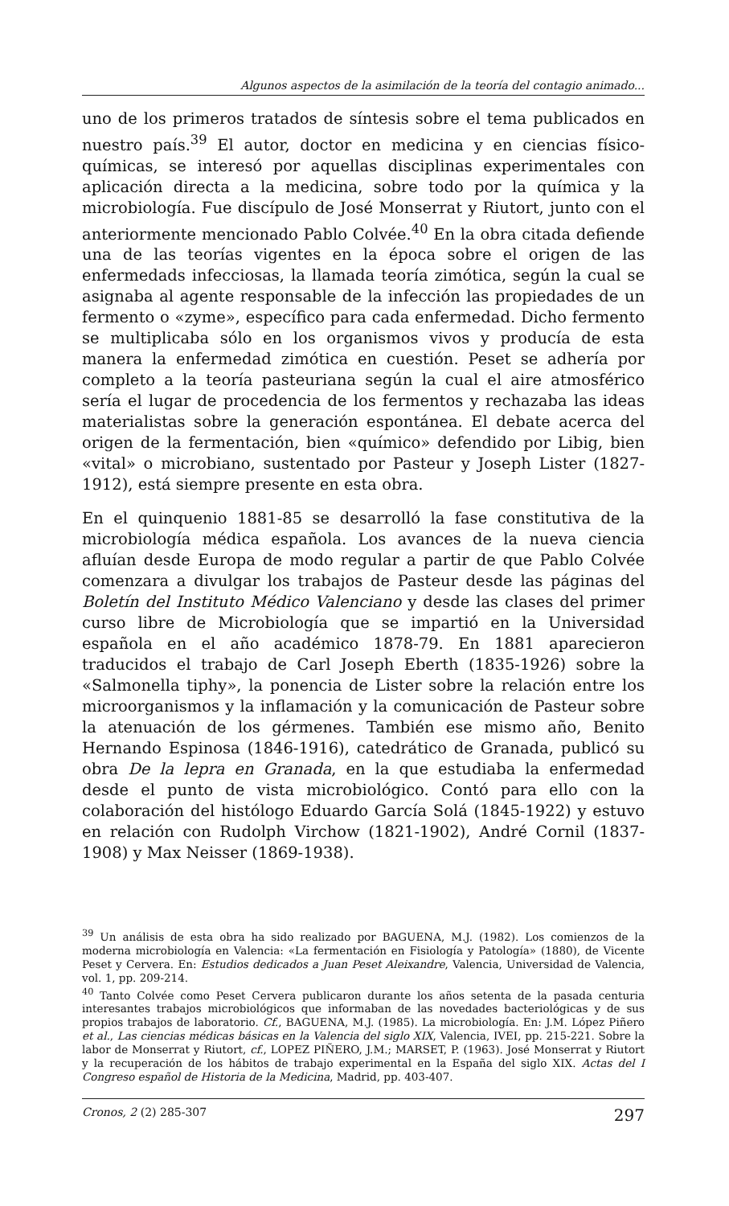Algunos aspectos de la asimilación de la teoría del contagio animado...
uno de los primeros tratados de síntesis sobre el tema publicados en nuestro país.<sup>39</sup> El autor, doctor en medicina y en ciencias físico-químicas, se interesó por aquellas disciplinas experimentales con aplicación directa a la medicina, sobre todo por la química y la microbiología. Fue discípulo de José Monserrat y Riutort, junto con el anteriormente mencionado Pablo Colvée.<sup>40</sup> En la obra citada defiende una de las teorías vigentes en la época sobre el origen de las enfermedads infecciosas, la llamada teoría zimótica, según la cual se asignaba al agente responsable de la infección las propiedades de un fermento o «zyme», específico para cada enfermedad. Dicho fermento se multiplicaba sólo en los organismos vivos y producía de esta manera la enfermedad zimótica en cuestión. Peset se adhería por completo a la teoría pasteuriana según la cual el aire atmosférico sería el lugar de procedencia de los fermentos y rechazaba las ideas materialistas sobre la generación espontánea. El debate acerca del origen de la fermentación, bien «químico» defendido por Libig, bien «vital» o microbiano, sustentado por Pasteur y Joseph Lister (1827-1912), está siempre presente en esta obra.
En el quinquenio 1881-85 se desarrolló la fase constitutiva de la microbiología médica española. Los avances de la nueva ciencia afluían desde Europa de modo regular a partir de que Pablo Colvée comenzara a divulgar los trabajos de Pasteur desde las páginas del Boletín del Instituto Médico Valenciano y desde las clases del primer curso libre de Microbiología que se impartió en la Universidad española en el año académico 1878-79. En 1881 aparecieron traducidos el trabajo de Carl Joseph Eberth (1835-1926) sobre la «Salmonella tiphy», la ponencia de Lister sobre la relación entre los microorganismos y la inflamación y la comunicación de Pasteur sobre la atenuación de los gérmenes. También ese mismo año, Benito Hernando Espinosa (1846-1916), catedrático de Granada, publicó su obra De la lepra en Granada, en la que estudiaba la enfermedad desde el punto de vista microbiológico. Contó para ello con la colaboración del histólogo Eduardo García Solá (1845-1922) y estuvo en relación con Rudolph Virchow (1821-1902), André Cornil (1837-1908) y Max Neisser (1869-1938).
<sup>39</sup> Un análisis de esta obra ha sido realizado por BAGUENA, M.J. (1982). Los comienzos de la moderna microbiología en Valencia: «La fermentación en Fisiología y Patología» (1880), de Vicente Peset y Cervera. En: Estudios dedicados a Juan Peset Aleixandre, Valencia, Universidad de Valencia, vol. 1, pp. 209-214.
<sup>40</sup> Tanto Colvée como Peset Cervera publicaron durante los años setenta de la pasada centuria interesantes trabajos microbiológicos que informaban de las novedades bacteriológicas y de sus propios trabajos de laboratorio. Cf., BAGUENA, M.J. (1985). La microbiología. En: J.M. López Piñero et al., Las ciencias médicas básicas en la Valencia del siglo XIX, Valencia, IVEI, pp. 215-221. Sobre la labor de Monserrat y Riutort, cf., LOPEZ PIÑERO, J.M.; MARSET, P. (1963). José Monserrat y Riutort y la recuperación de los hábitos de trabajo experimental en la España del siglo XIX. Actas del I Congreso español de Historia de la Medicina, Madrid, pp. 403-407.
Cronos, 2 (2) 285-307 297